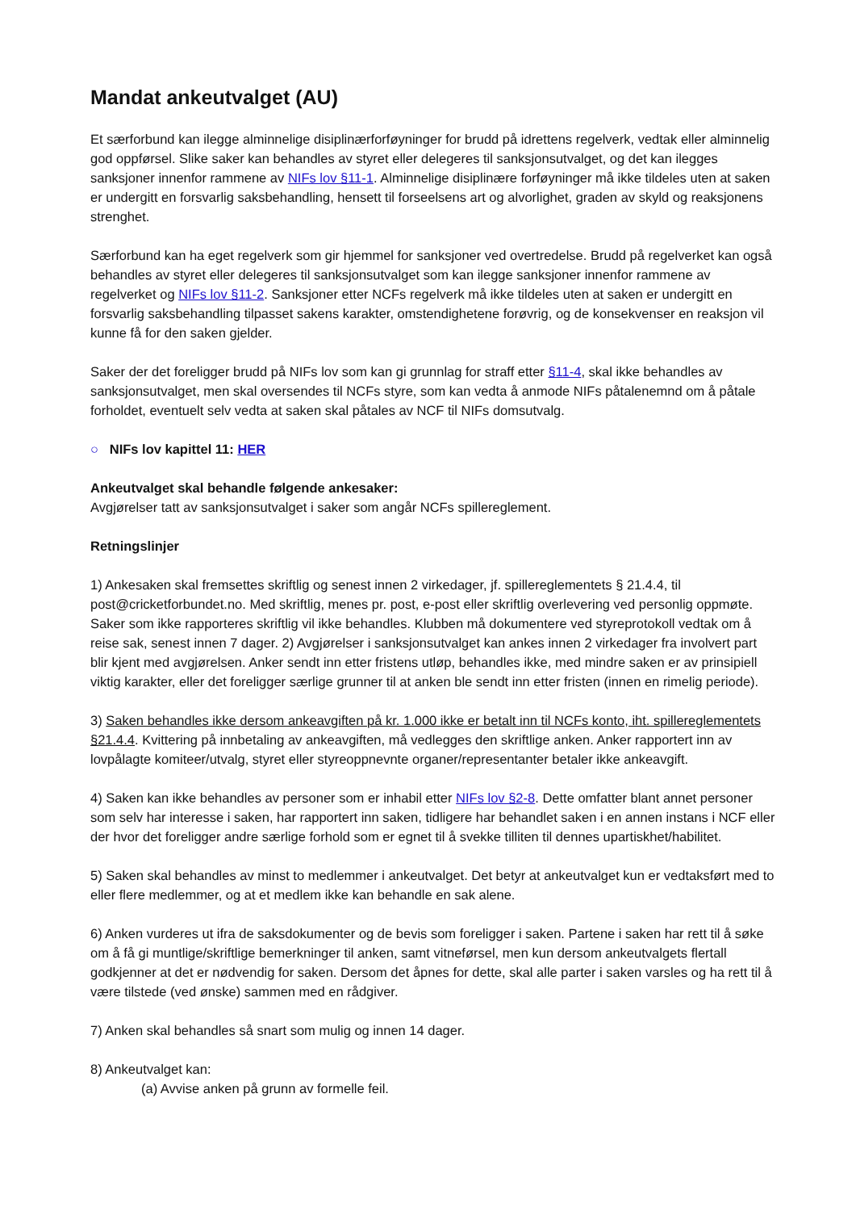Mandat ankeutvalget (AU)
Et særforbund kan ilegge alminnelige disiplinærforføyninger for brudd på idrettens regelverk, vedtak eller alminnelig god oppførsel. Slike saker kan behandles av styret eller delegeres til sanksjonsutvalget, og det kan ilegges sanksjoner innenfor rammene av NIFs lov §11-1. Alminnelige disiplinære forføyninger må ikke tildeles uten at saken er undergitt en forsvarlig saksbehandling, hensett til forseelsens art og alvorlighet, graden av skyld og reaksjonens strenghet.
Særforbund kan ha eget regelverk som gir hjemmel for sanksjoner ved overtredelse. Brudd på regelverket kan også behandles av styret eller delegeres til sanksjonsutvalget som kan ilegge sanksjoner innenfor rammene av regelverket og NIFs lov §11-2. Sanksjoner etter NCFs regelverk må ikke tildeles uten at saken er undergitt en forsvarlig saksbehandling tilpasset sakens karakter, omstendighetene forøvrig, og de konsekvenser en reaksjon vil kunne få for den saken gjelder.
Saker der det foreligger brudd på NIFs lov som kan gi grunnlag for straff etter §11-4, skal ikke behandles av sanksjonsutvalget, men skal oversendes til NCFs styre, som kan vedta å anmode NIFs påtalenemnd om å påtale forholdet, eventuelt selv vedta at saken skal påtales av NCF til NIFs domsutvalg.
○ NIFs lov kapittel 11: HER
Ankeutvalget skal behandle følgende ankesaker:
Avgjørelser tatt av sanksjonsutvalget i saker som angår NCFs spillereglement.
Retningslinjer
1) Ankesaken skal fremsettes skriftlig og senest innen 2 virkedager, jf. spillereglementets § 21.4.4, til post@cricketforbundet.no. Med skriftlig, menes pr. post, e-post eller skriftlig overlevering ved personlig oppmøte. Saker som ikke rapporteres skriftlig vil ikke behandles. Klubben må dokumentere ved styreprotokoll vedtak om å reise sak, senest innen 7 dager. 2) Avgjørelser i sanksjonsutvalget kan ankes innen 2 virkedager fra involvert part blir kjent med avgjørelsen. Anker sendt inn etter fristens utløp, behandles ikke, med mindre saken er av prinsipiell viktig karakter, eller det foreligger særlige grunner til at anken ble sendt inn etter fristen (innen en rimelig periode).
3) Saken behandles ikke dersom ankeavgiften på kr. 1.000 ikke er betalt inn til NCFs konto, iht. spillereglementets §21.4.4. Kvittering på innbetaling av ankeavgiften, må vedlegges den skriftlige anken. Anker rapportert inn av lovpålagte komiteer/utvalg, styret eller styreoppnevnte organer/representanter betaler ikke ankeavgift.
4) Saken kan ikke behandles av personer som er inhabil etter NIFs lov §2-8. Dette omfatter blant annet personer som selv har interesse i saken, har rapportert inn saken, tidligere har behandlet saken i en annen instans i NCF eller der hvor det foreligger andre særlige forhold som er egnet til å svekke tilliten til dennes upartiskhet/habilitet.
5) Saken skal behandles av minst to medlemmer i ankeutvalget. Det betyr at ankeutvalget kun er vedtaksført med to eller flere medlemmer, og at et medlem ikke kan behandle en sak alene.
6) Anken vurderes ut ifra de saksdokumenter og de bevis som foreligger i saken. Partene i saken har rett til å søke om å få gi muntlige/skriftlige bemerkninger til anken, samt vitneførsel, men kun dersom ankeutvalgets flertall godkjenner at det er nødvendig for saken. Dersom det åpnes for dette, skal alle parter i saken varsles og ha rett til å være tilstede (ved ønske) sammen med en rådgiver.
7) Anken skal behandles så snart som mulig og innen 14 dager.
8) Ankeutvalget kan:
(a) Avvise anken på grunn av formelle feil.